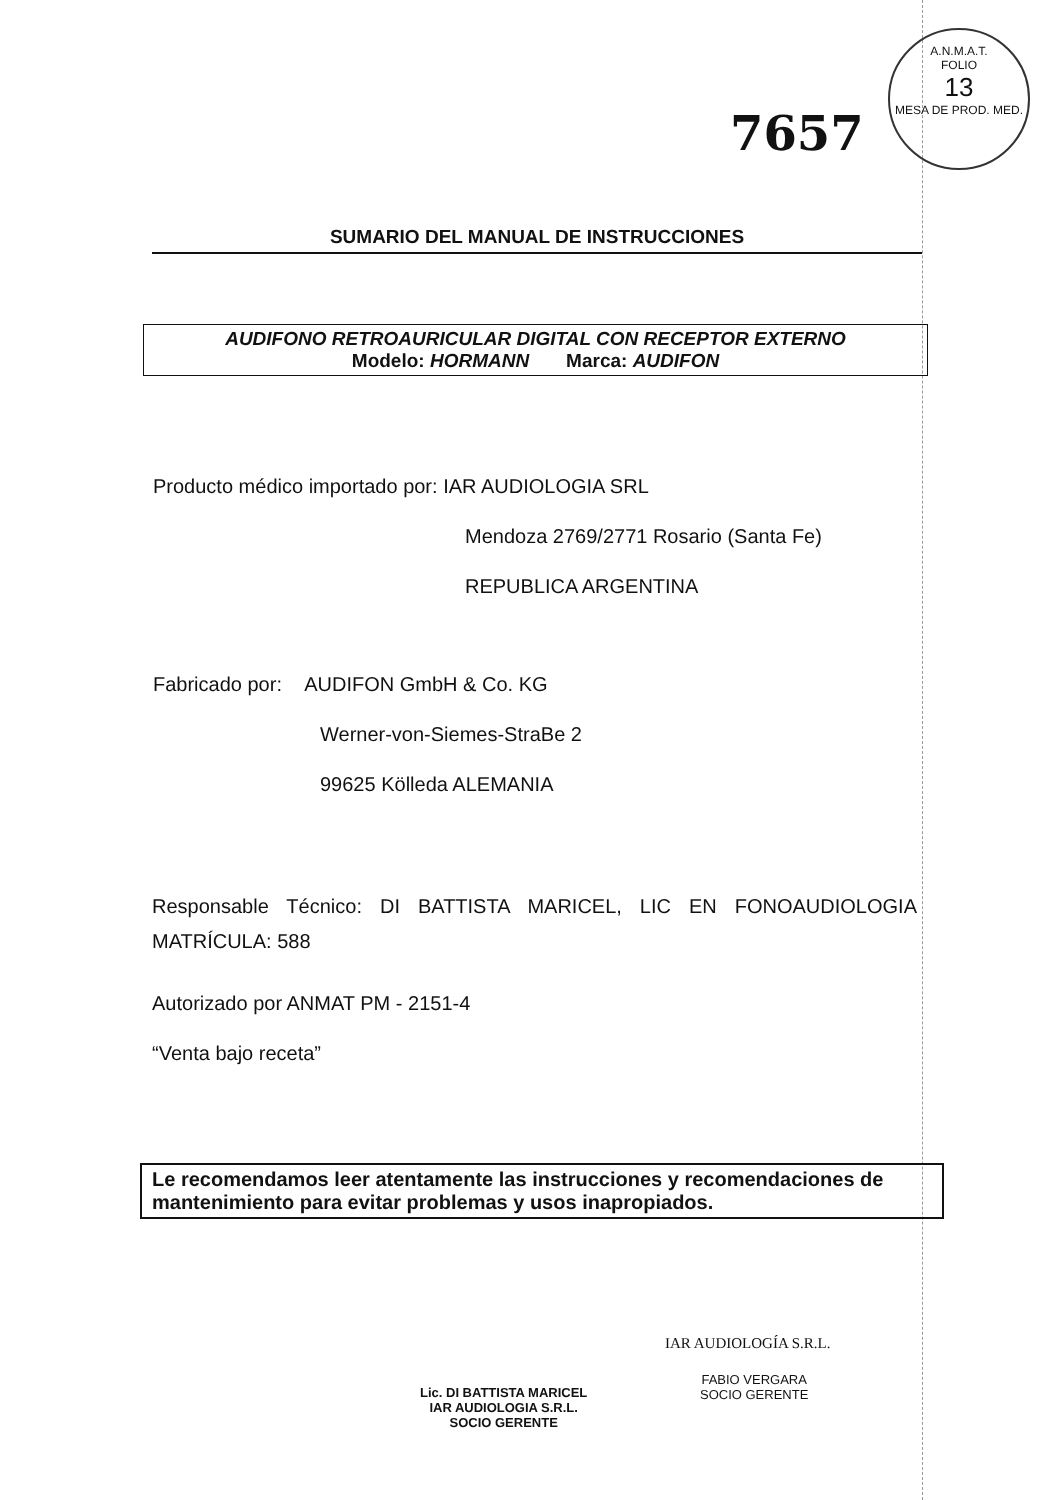A.N.M.A.T.
FOLIO
13
MESA DE PROD. MED.
7657
SUMARIO DEL MANUAL DE INSTRUCCIONES
AUDIFONO RETROAURICULAR DIGITAL CON RECEPTOR EXTERNO
Modelo: HORMANN Marca: AUDIFON
Producto médico importado por: IAR AUDIOLOGIA SRL
Mendoza 2769/2771 Rosario (Santa Fe)
REPUBLICA ARGENTINA
Fabricado por: AUDIFON GmbH & Co. KG
Werner-von-Siemes-StraBe 2
99625 Kölleda ALEMANIA
Responsable Técnico: DI BATTISTA MARICEL, LIC EN FONOAUDIOLOGIA
MATRÍCULA: 588
Autorizado por ANMAT PM - 2151-4
“Venta bajo receta”
Le recomendamos leer atentamente las instrucciones y recomendaciones de mantenimiento para evitar problemas y usos inapropiados.
Lic. DI BATTISTA MARICEL
IAR AUDIOLOGIA S.R.L.
SOCIO GERENTE
IAR AUDIOLOGÍA S.R.L.
FABIO VERGARA
SOCIO GERENTE